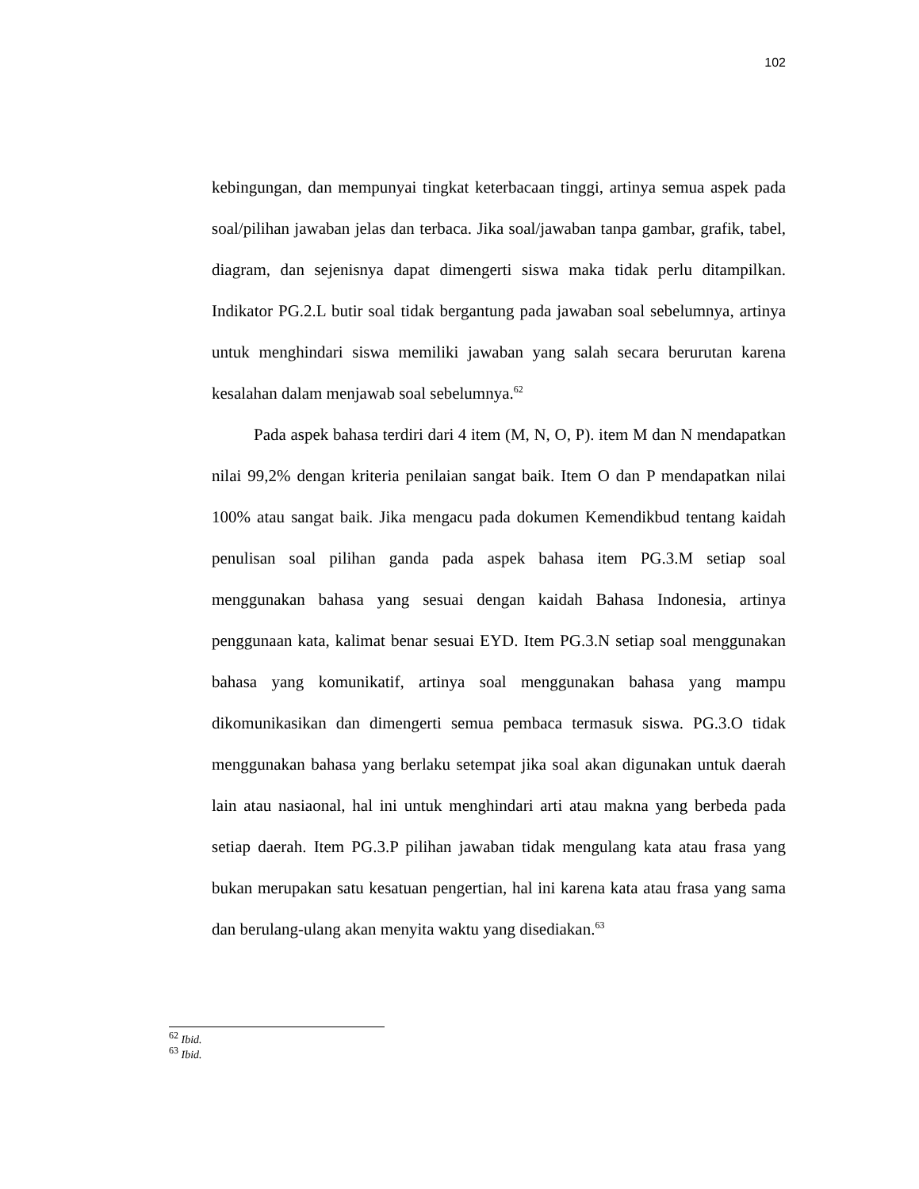102
kebingungan, dan mempunyai tingkat keterbacaan tinggi, artinya semua aspek pada soal/pilihan jawaban jelas dan terbaca. Jika soal/jawaban tanpa gambar, grafik, tabel, diagram, dan sejenisnya dapat dimengerti siswa maka tidak perlu ditampilkan. Indikator PG.2.L butir soal tidak bergantung pada jawaban soal sebelumnya, artinya untuk menghindari siswa memiliki jawaban yang salah secara berurutan karena kesalahan dalam menjawab soal sebelumnya.<sup>62</sup>
Pada aspek bahasa terdiri dari 4 item (M, N, O, P). item M dan N mendapatkan nilai 99,2% dengan kriteria penilaian sangat baik. Item O dan P mendapatkan nilai 100% atau sangat baik. Jika mengacu pada dokumen Kemendikbud tentang kaidah penulisan soal pilihan ganda pada aspek bahasa item PG.3.M setiap soal menggunakan bahasa yang sesuai dengan kaidah Bahasa Indonesia, artinya penggunaan kata, kalimat benar sesuai EYD. Item PG.3.N setiap soal menggunakan bahasa yang komunikatif, artinya soal menggunakan bahasa yang mampu dikomunikasikan dan dimengerti semua pembaca termasuk siswa. PG.3.O tidak menggunakan bahasa yang berlaku setempat jika soal akan digunakan untuk daerah lain atau nasiaonal, hal ini untuk menghindari arti atau makna yang berbeda pada setiap daerah. Item PG.3.P pilihan jawaban tidak mengulang kata atau frasa yang bukan merupakan satu kesatuan pengertian, hal ini karena kata atau frasa yang sama dan berulang-ulang akan menyita waktu yang disediakan.<sup>63</sup>
<sup>62</sup> Ibid.
<sup>63</sup> Ibid.